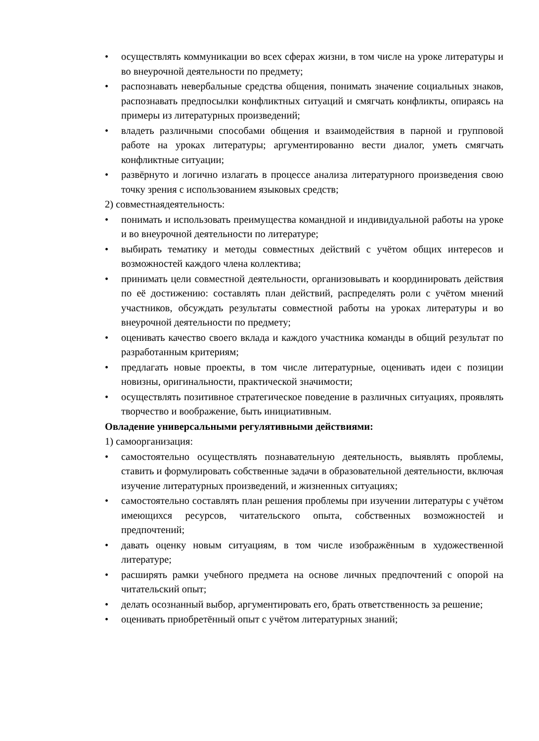• осуществлять коммуникации во всех сферах жизни, в том числе на уроке литературы и во внеурочной деятельности по предмету;
• распознавать невербальные средства общения, понимать значение социальных знаков, распознавать предпосылки конфликтных ситуаций и смягчать конфликты, опираясь на примеры из литературных произведений;
• владеть различными способами общения и взаимодействия в парной и групповой работе на уроках литературы; аргументированно вести диалог, уметь смягчать конфликтные ситуации;
• развёрнуто и логично излагать в процессе анализа литературного произведения свою точку зрения с использованием языковых средств;
2) совместнаядеятельность:
• понимать и использовать преимущества командной и индивидуальной работы на уроке и во внеурочной деятельности по литературе;
• выбирать тематику и методы совместных действий с учётом общих интересов и возможностей каждого члена коллектива;
• принимать цели совместной деятельности, организовывать и координировать действия по её достижению: составлять план действий, распределять роли с учётом мнений участников, обсуждать результаты совместной работы на уроках литературы и во внеурочной деятельности по предмету;
• оценивать качество своего вклада и каждого участника команды в общий результат по разработанным критериям;
• предлагать новые проекты, в том числе литературные, оценивать идеи с позиции новизны, оригинальности, практической значимости;
• осуществлять позитивное стратегическое поведение в различных ситуациях, проявлять творчество и воображение, быть инициативным.
Овладение универсальными регулятивными действиями:
1) самоорганизация:
• самостоятельно осуществлять познавательную деятельность, выявлять проблемы, ставить и формулировать собственные задачи в образовательной деятельности, включая изучение литературных произведений, и жизненных ситуациях;
• самостоятельно составлять план решения проблемы при изучении литературы с учётом имеющихся ресурсов, читательского опыта, собственных возможностей и предпочтений;
• давать оценку новым ситуациям, в том числе изображённым в художественной литературе;
• расширять рамки учебного предмета на основе личных предпочтений с опорой на читательский опыт;
• делать осознанный выбор, аргументировать его, брать ответственность за решение;
• оценивать приобретённый опыт с учётом литературных знаний;